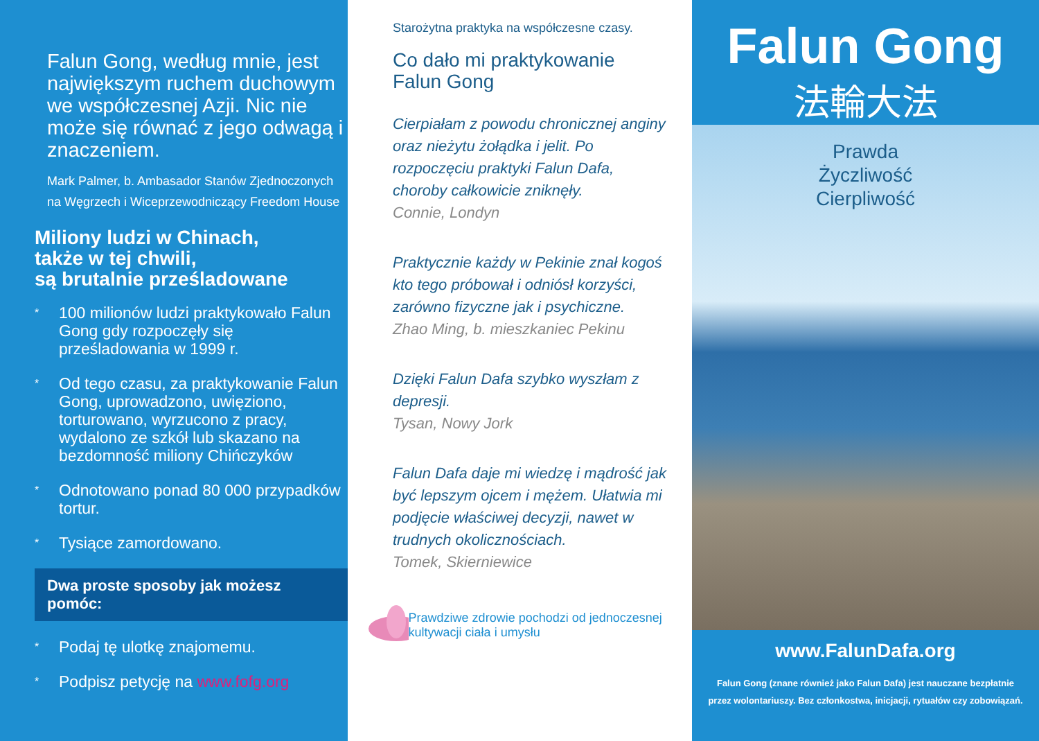Falun Gong, według mnie, jest największym ruchem duchowym we współczesnej Azji. Nic nie może się równać z jego odwagą i znaczeniem.
Mark Palmer, b. Ambasador Stanów Zjednoczonych na Węgrzech i Wiceprzewodniczący Freedom House
Miliony ludzi w Chinach,
także w tej chwili,
są brutalnie prześladowane
* 100 milionów ludzi praktykowało Falun Gong gdy rozpoczęły się prześladowania w 1999 r.
* Od tego czasu, za praktykowanie Falun Gong, uprowadzono, uwięziono, torturowano, wyrzucono z pracy, wydalono ze szkół lub skazano na bezdomność miliony Chińczyków
* Odnotowano ponad 80 000 przypadków tortur.
* Tysiące zamordowano.
Dwa proste sposoby jak możesz pomóc:
* Podaj tę ulotkę znajomemu.
* Podpisz petycję na www.fofg.org
Starożytna praktyka na współczesne czasy.
Co dało mi praktykowanie
Falun Gong
Cierpiałam z powodu chronicznej anginy oraz nieżytu żołądka i jelit. Po rozpoczęciu praktyki Falun Dafa, choroby całkowicie zniknęły.
Connie, Londyn
Praktycznie każdy w Pekinie znał kogoś kto tego próbował i odniósł korzyści, zarówno fizyczne jak i psychiczne.
Zhao Ming, b. mieszkaniec Pekinu
Dzięki Falun Dafa szybko wyszłam z depresji.
Tysan, Nowy Jork
Falun Dafa daje mi wiedzę i mądrość jak być lepszym ojcem i mężem. Ułatwia mi podjęcie właściwej decyzji, nawet w trudnych okolicznościach.
Tomek, Skierniewice
Prawdziwe zdrowie pochodzi od jednoczesnej kultywacji ciała i umysłu
Falun Gong
法輪大法
Prawda
Życzliwość
Cierpliwość
www.FalunDafa.org
Falun Gong (znane również jako Falun Dafa) jest nauczane bezpłatnie przez wolontariuszy. Bez członkostwa, inicjacji, rytuałów czy zobowiązań.